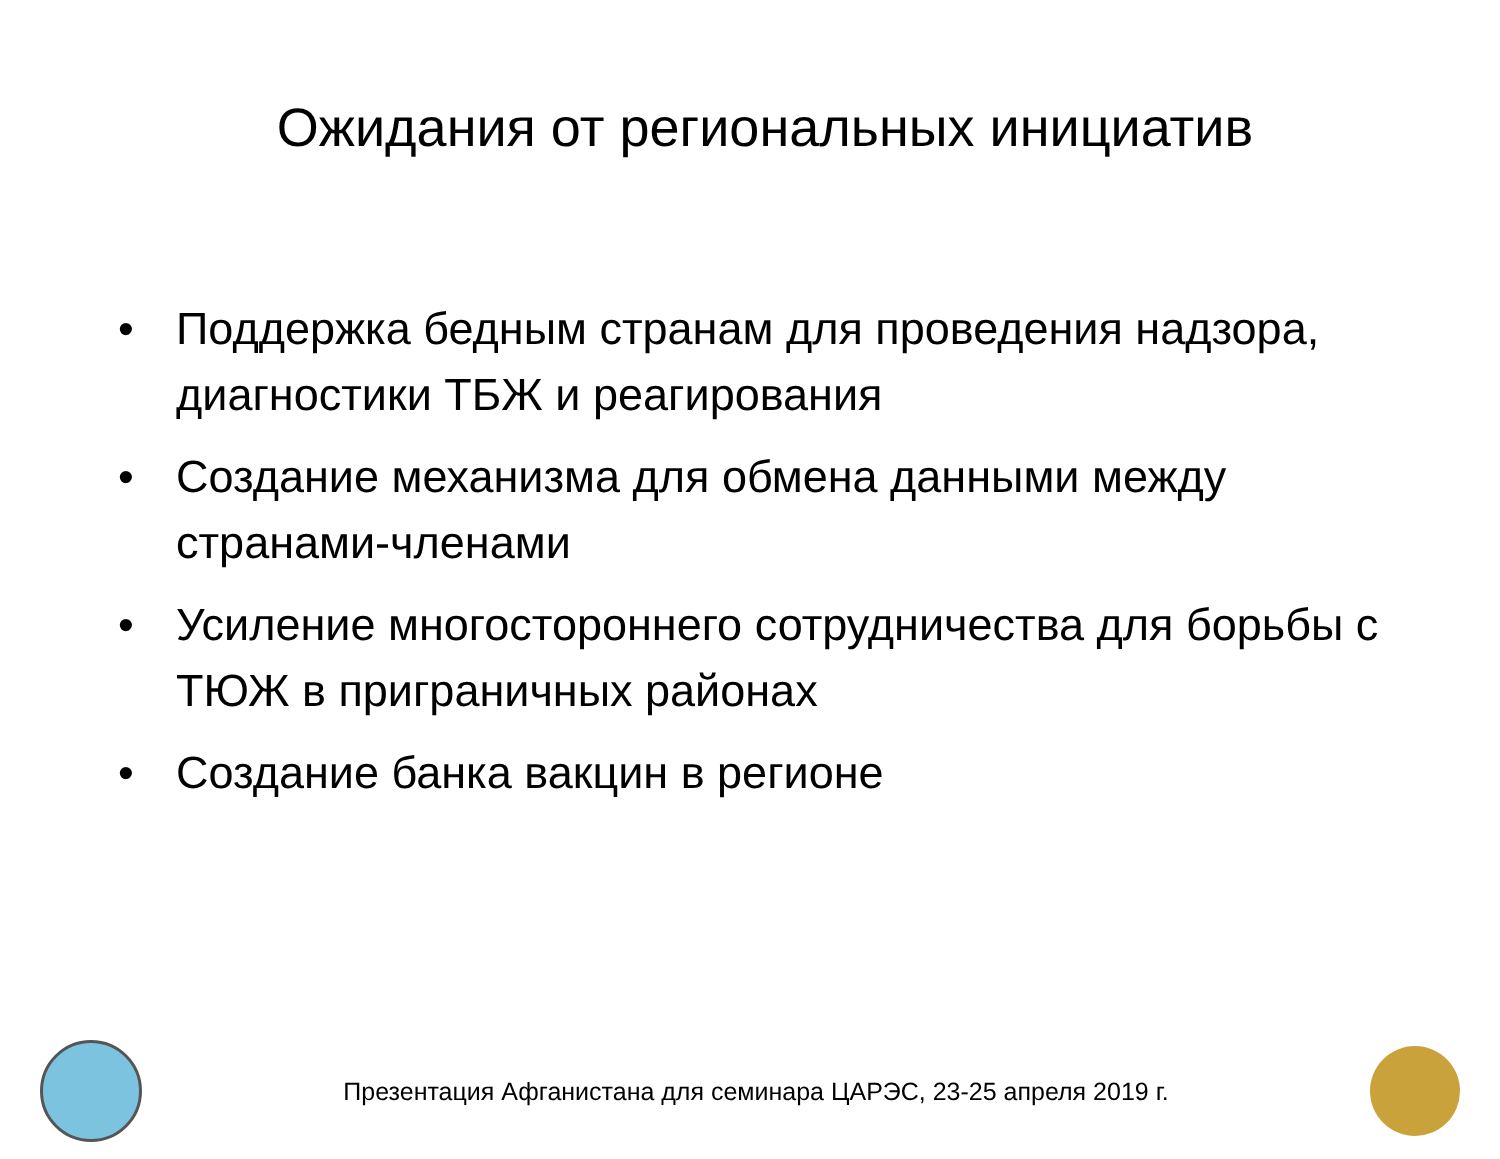Ожидания от региональных инициатив
• Поддержка бедным странам для проведения надзора, диагностики ТБЖ и реагирования
• Создание механизма для обмена данными между странами-членами
• Усиление многостороннего сотрудничества для борьбы с ТЮЖ в приграничных районах
• Создание банка вакцин в регионе
Презентация Афганистана для семинара ЦАРЭС, 23-25 апреля 2019 г.